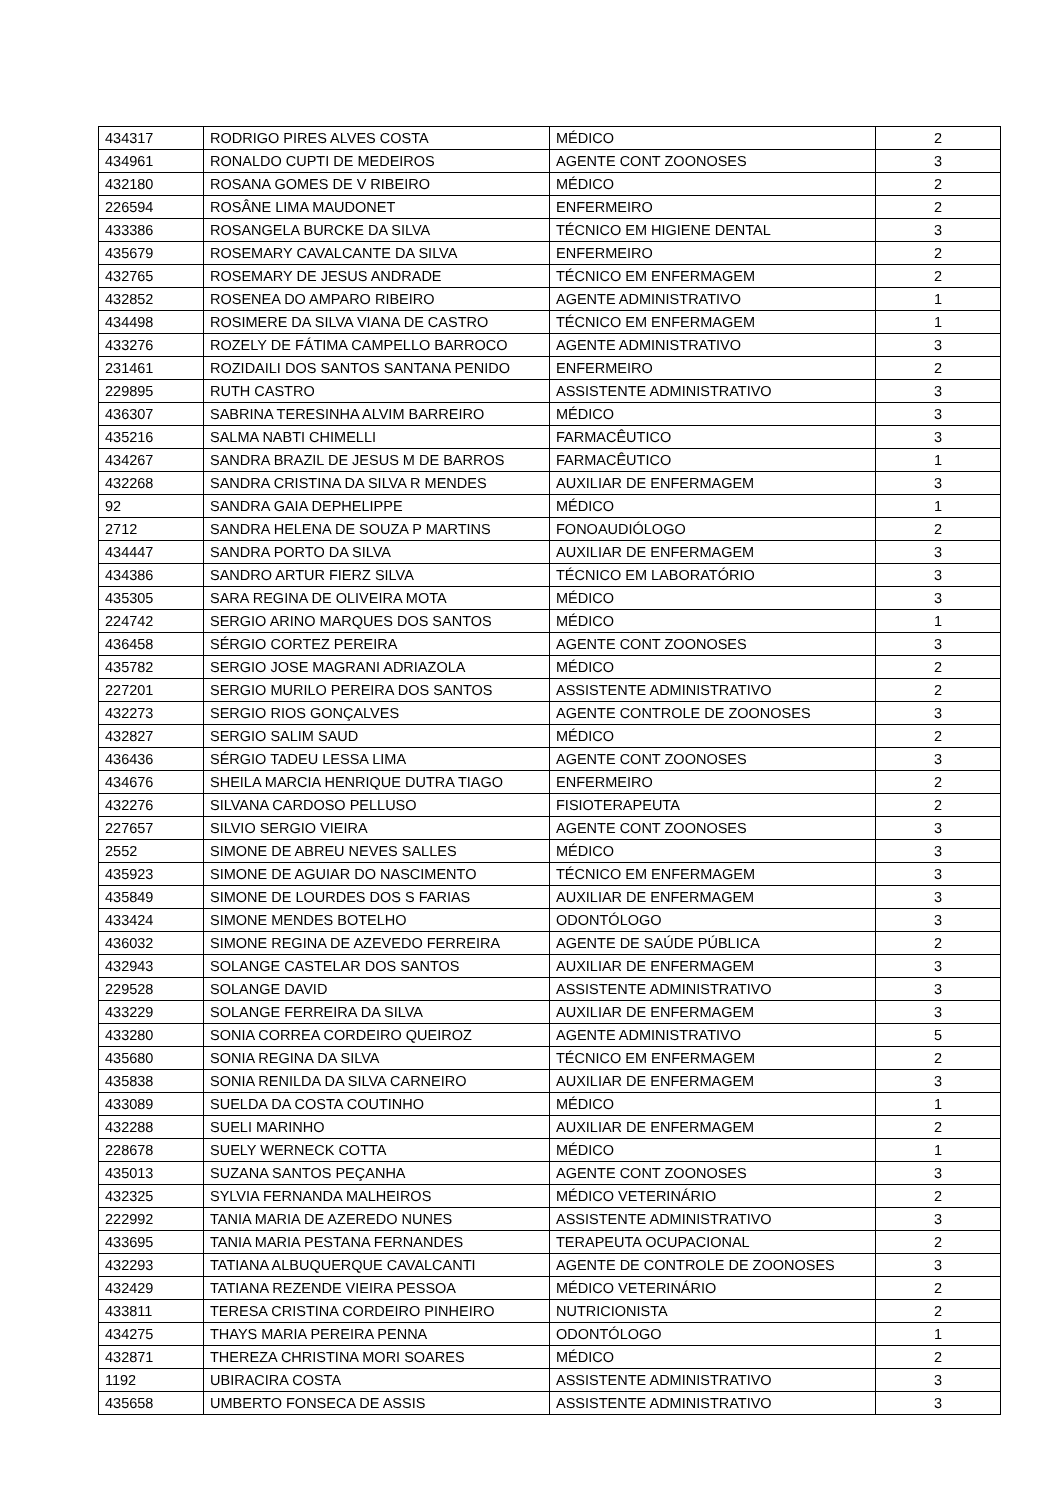| 434317 | RODRIGO PIRES ALVES COSTA | MÉDICO | 2 |
| 434961 | RONALDO CUPTI DE MEDEIROS | AGENTE CONT ZOONOSES | 3 |
| 432180 | ROSANA GOMES DE V RIBEIRO | MÉDICO | 2 |
| 226594 | ROSÂNE LIMA MAUDONET | ENFERMEIRO | 2 |
| 433386 | ROSANGELA BURCKE DA SILVA | TÉCNICO EM HIGIENE DENTAL | 3 |
| 435679 | ROSEMARY CAVALCANTE DA SILVA | ENFERMEIRO | 2 |
| 432765 | ROSEMARY DE JESUS ANDRADE | TÉCNICO EM ENFERMAGEM | 2 |
| 432852 | ROSENEA DO AMPARO RIBEIRO | AGENTE ADMINISTRATIVO | 1 |
| 434498 | ROSIMERE DA SILVA VIANA DE CASTRO | TÉCNICO EM ENFERMAGEM | 1 |
| 433276 | ROZELY DE FÁTIMA CAMPELLO BARROCO | AGENTE ADMINISTRATIVO | 3 |
| 231461 | ROZIDAILI DOS SANTOS SANTANA PENIDO | ENFERMEIRO | 2 |
| 229895 | RUTH CASTRO | ASSISTENTE ADMINISTRATIVO | 3 |
| 436307 | SABRINA TERESINHA ALVIM BARREIRO | MÉDICO | 3 |
| 435216 | SALMA NABTI CHIMELLI | FARMACÊUTICO | 3 |
| 434267 | SANDRA BRAZIL DE JESUS M DE BARROS | FARMACÊUTICO | 1 |
| 432268 | SANDRA CRISTINA DA SILVA R MENDES | AUXILIAR DE ENFERMAGEM | 3 |
| 92 | SANDRA GAIA DEPHELIPPE | MÉDICO | 1 |
| 2712 | SANDRA HELENA DE SOUZA P MARTINS | FONOAUDIÓLOGO | 2 |
| 434447 | SANDRA PORTO DA SILVA | AUXILIAR DE ENFERMAGEM | 3 |
| 434386 | SANDRO ARTUR FIERZ SILVA | TÉCNICO EM LABORATÓRIO | 3 |
| 435305 | SARA REGINA DE OLIVEIRA MOTA | MÉDICO | 3 |
| 224742 | SERGIO ARINO MARQUES DOS SANTOS | MÉDICO | 1 |
| 436458 | SÉRGIO CORTEZ PEREIRA | AGENTE CONT ZOONOSES | 3 |
| 435782 | SERGIO JOSE MAGRANI ADRIAZOLA | MÉDICO | 2 |
| 227201 | SERGIO MURILO PEREIRA DOS SANTOS | ASSISTENTE ADMINISTRATIVO | 2 |
| 432273 | SERGIO RIOS GONÇALVES | AGENTE CONTROLE DE ZOONOSES | 3 |
| 432827 | SERGIO SALIM SAUD | MÉDICO | 2 |
| 436436 | SÉRGIO TADEU LESSA LIMA | AGENTE CONT ZOONOSES | 3 |
| 434676 | SHEILA MARCIA HENRIQUE DUTRA TIAGO | ENFERMEIRO | 2 |
| 432276 | SILVANA CARDOSO PELLUSO | FISIOTERAPEUTA | 2 |
| 227657 | SILVIO SERGIO VIEIRA | AGENTE CONT ZOONOSES | 3 |
| 2552 | SIMONE DE ABREU NEVES SALLES | MÉDICO | 3 |
| 435923 | SIMONE DE AGUIAR DO NASCIMENTO | TÉCNICO EM ENFERMAGEM | 3 |
| 435849 | SIMONE DE LOURDES DOS S FARIAS | AUXILIAR DE ENFERMAGEM | 3 |
| 433424 | SIMONE MENDES BOTELHO | ODONTÓLOGO | 3 |
| 436032 | SIMONE REGINA DE AZEVEDO FERREIRA | AGENTE DE SAÚDE PÚBLICA | 2 |
| 432943 | SOLANGE CASTELAR DOS SANTOS | AUXILIAR DE ENFERMAGEM | 3 |
| 229528 | SOLANGE DAVID | ASSISTENTE ADMINISTRATIVO | 3 |
| 433229 | SOLANGE FERREIRA DA SILVA | AUXILIAR DE ENFERMAGEM | 3 |
| 433280 | SONIA CORREA CORDEIRO QUEIROZ | AGENTE ADMINISTRATIVO | 5 |
| 435680 | SONIA REGINA DA SILVA | TÉCNICO EM ENFERMAGEM | 2 |
| 435838 | SONIA RENILDA DA SILVA CARNEIRO | AUXILIAR DE ENFERMAGEM | 3 |
| 433089 | SUELDA DA COSTA COUTINHO | MÉDICO | 1 |
| 432288 | SUELI MARINHO | AUXILIAR DE ENFERMAGEM | 2 |
| 228678 | SUELY WERNECK COTTA | MÉDICO | 1 |
| 435013 | SUZANA SANTOS PEÇANHA | AGENTE CONT ZOONOSES | 3 |
| 432325 | SYLVIA FERNANDA MALHEIROS | MÉDICO VETERINÁRIO | 2 |
| 222992 | TANIA MARIA DE AZEREDO NUNES | ASSISTENTE ADMINISTRATIVO | 3 |
| 433695 | TANIA MARIA PESTANA FERNANDES | TERAPEUTA OCUPACIONAL | 2 |
| 432293 | TATIANA ALBUQUERQUE CAVALCANTI | AGENTE DE CONTROLE DE ZOONOSES | 3 |
| 432429 | TATIANA REZENDE VIEIRA PESSOA | MÉDICO VETERINÁRIO | 2 |
| 433811 | TERESA CRISTINA CORDEIRO PINHEIRO | NUTRICIONISTA | 2 |
| 434275 | THAYS MARIA PEREIRA PENNA | ODONTÓLOGO | 1 |
| 432871 | THEREZA CHRISTINA MORI SOARES | MÉDICO | 2 |
| 1192 | UBIRACIRA COSTA | ASSISTENTE ADMINISTRATIVO | 3 |
| 435658 | UMBERTO FONSECA DE ASSIS | ASSISTENTE ADMINISTRATIVO | 3 |